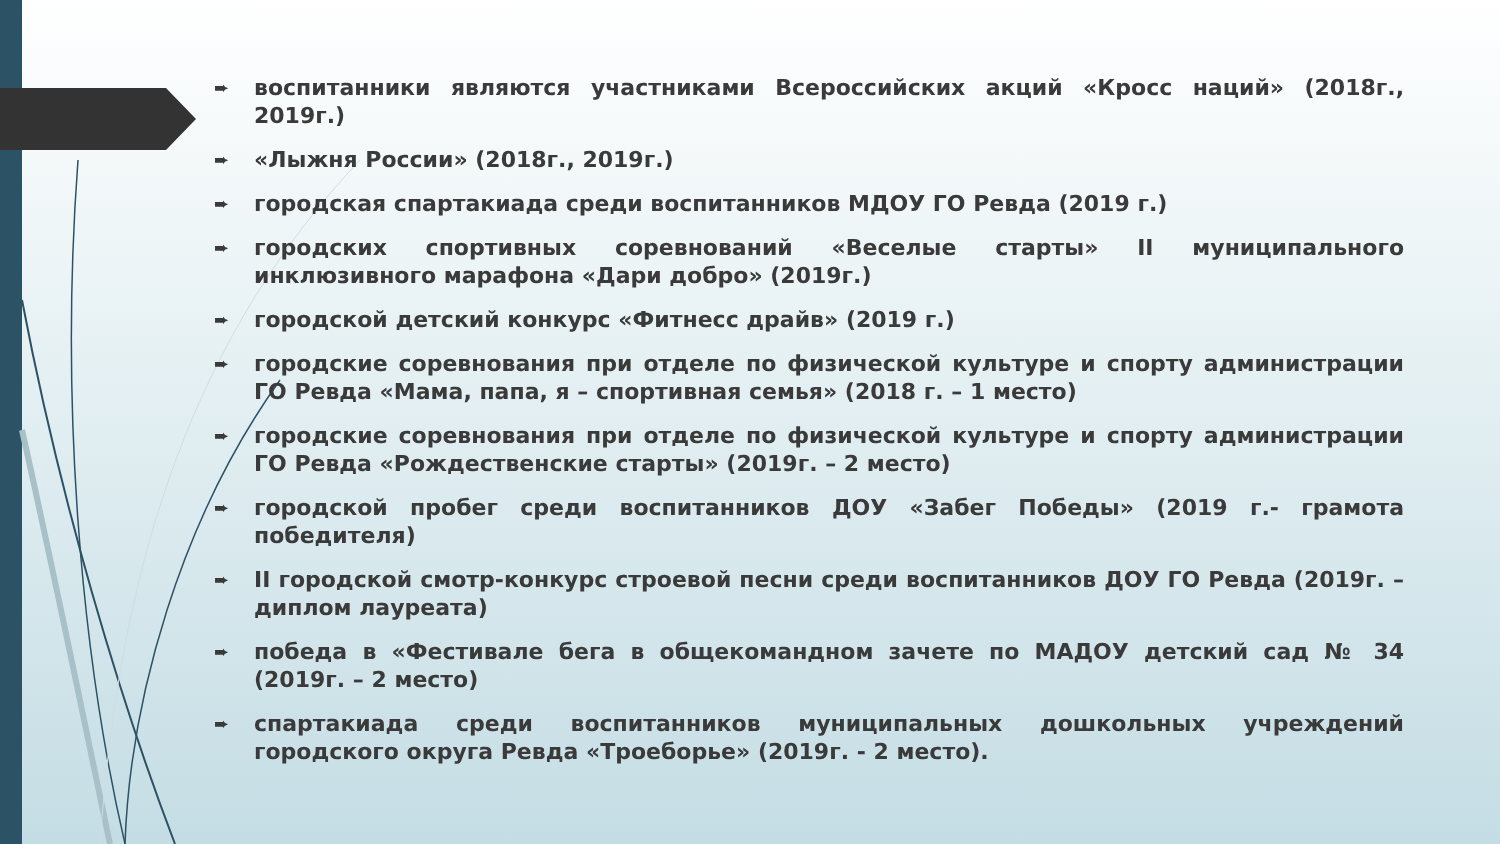➨ воспитанники являются участниками Всероссийских акций «Кросс наций» (2018г., 2019г.)
➨ «Лыжня России» (2018г., 2019г.)
➨ городская спартакиада среди воспитанников МДОУ ГО Ревда (2019 г.)
➨ городских спортивных соревнований «Веселые старты» II муниципального инклюзивного марафона «Дари добро» (2019г.)
➨ городской детский конкурс «Фитнесс драйв» (2019 г.)
➨ городские соревнования при отделе по физической культуре и спорту администрации ГО Ревда «Мама, папа, я – спортивная семья» (2018 г. – 1 место)
➨ городские соревнования при отделе по физической культуре и спорту администрации ГО Ревда «Рождественские старты» (2019г. – 2 место)
➨ городской пробег среди воспитанников ДОУ «Забег Победы» (2019 г.- грамота победителя)
➨ II городской смотр-конкурс строевой песни среди воспитанников ДОУ ГО Ревда (2019г. – диплом лауреата)
➨ победа в «Фестивале бега в общекомандном зачете по МАДОУ детский сад № 34 (2019г. – 2 место)
➨ спартакиада среди воспитанников муниципальных дошкольных учреждений городского округа Ревда «Троеборье» (2019г. - 2 место).